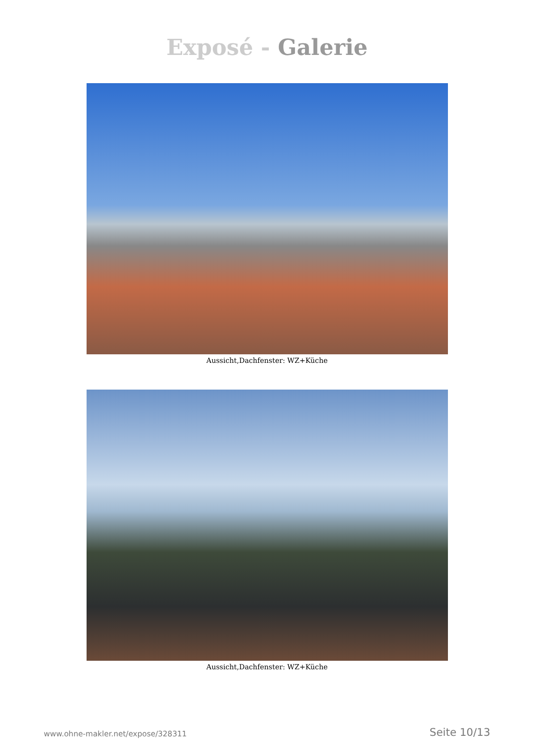Exposé - Galerie
Aussicht,Dachfenster: WZ+Küche
Aussicht,Dachfenster: WZ+Küche
www.ohne-makler.net/expose/328311
Seite 10/13